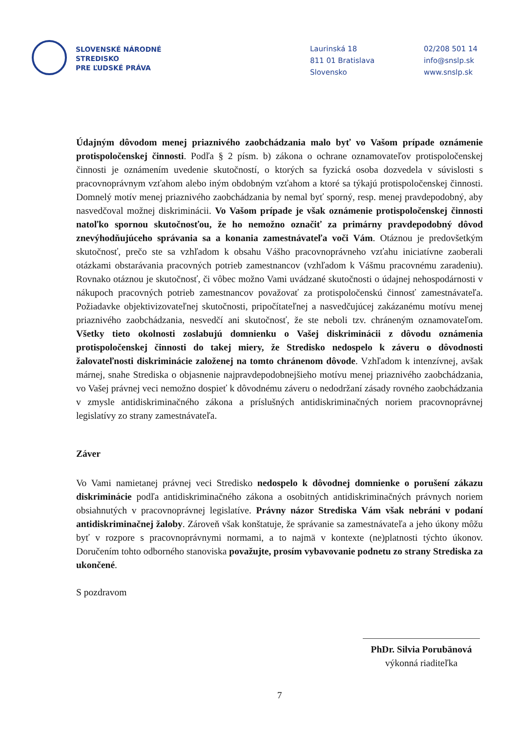SLOVENSKÉ NÁRODNÉ
STREDISKO
PRE ĽUDSKÉ PRÁVA
Laurinská 18
811 01 Bratislava
Slovensko
02/208 501 14
info@snslp.sk
www.snslp.sk
Údajným dôvodom menej priaznivého zaobchádzania malo byť vo Vašom prípade oznámenie protispoločenskej činnosti. Podľa § 2 písm. b) zákona o ochrane oznamovateľov protispoločenskej činnosti je oznámením uvedenie skutočností, o ktorých sa fyzická osoba dozvedela v súvislosti s pracovnoprávnym vzťahom alebo iným obdobným vzťahom a ktoré sa týkajú protispoločenskej činnosti. Domnelý motív menej priaznivého zaobchádzania by nemal byť sporný, resp. menej pravdepodobný, aby nasvedčoval možnej diskriminácii. Vo Vašom prípade je však oznámenie protispoločenskej činnosti natoľko spornou skutočnosťou, že ho nemožno označiť za primárny pravdepodobný dôvod znevýhodňujúceho správania sa a konania zamestnávateľa voči Vám. Otáznou je predovšetkým skutočnosť, prečo ste sa vzhľadom k obsahu Vášho pracovnoprávneho vzťahu iniciatívne zaoberali otázkami obstarávania pracovných potrieb zamestnancov (vzhľadom k Vášmu pracovnému zaradeniu). Rovnako otáznou je skutočnosť, či vôbec možno Vami uvádzané skutočnosti o údajnej nehospodárnosti v nákupoch pracovných potrieb zamestnancov považovať za protispoločenskú činnosť zamestnávateľa. Požiadavke objektivizovateľnej skutočnosti, pripočítateľnej a nasvedčujúcej zakázanému motívu menej priaznivého zaobchádzania, nesvedčí ani skutočnosť, že ste neboli tzv. chráneným oznamovateľom. Všetky tieto okolnosti zoslabujú domnienku o Vašej diskriminácii z dôvodu oznámenia protispoločenskej činnosti do takej miery, že Stredisko nedospelo k záveru o dôvodnosti žalovateľnosti diskriminácie založenej na tomto chránenom dôvode. Vzhľadom k intenzívnej, avšak márnej, snahe Strediska o objasnenie najpravdepodobnejšieho motívu menej priaznivého zaobchádzania, vo Vašej právnej veci nemožno dospieť k dôvodnému záveru o nedodržaní zásady rovného zaobchádzania v zmysle antidiskriminačného zákona a príslušných antidiskriminačných noriem pracovnoprávnej legislatívy zo strany zamestnávateľa.
Záver
Vo Vami namietanej právnej veci Stredisko nedospelo k dôvodnej domnienke o porušení zákazu diskriminácie podľa antidiskriminačného zákona a osobitných antidiskriminačných právnych noriem obsiahnutých v pracovnoprávnej legislatíve. Právny názor Strediska Vám však nebráni v podaní antidiskriminačnej žaloby. Zároveň však konštatuje, že správanie sa zamestnávateľa a jeho úkony môžu byť v rozpore s pracovnoprávnymi normami, a to najmä v kontexte (ne)platnosti týchto úkonov. Doručením tohto odborného stanoviska považujte, prosím vybavovanie podnetu zo strany Strediska za ukončené.
S pozdravom
PhDr. Silvia Porubänová
výkonná riaditeľka
7